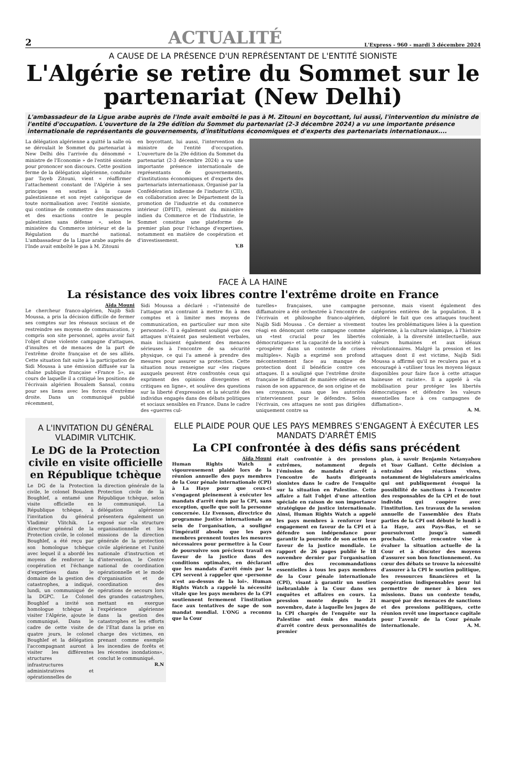2
ACTUALITÉ
L'Express - 960 - mardi 3 décembre 2024
A CAUSE DE LA PRÉSENCE D'UN REPRÉSENTANT DE L'ENTITÉ SIONISTE
L'Algérie se retire du Sommet sur le partenariat (New Delhi)
L'ambassadeur de la Ligue arabe auprès de l'Inde avait emboîté le pas à M. Zitouni en boycottant, lui aussi, l'intervention du ministre de l'entité d'occupation. L'ouverture de la 29e édition du Sommet du partenariat (2-3 décembre 2024) a vu une importante présence internationale de représentants de gouvernements, d'institutions économiques et d'experts des partenariats internationaux....
La délégation algérienne a quitté la salle où se déroulait le Sommet du partenariat à New Delhi dès l'arrivée du dénommé « ministre de l'Economie » de l'entité sioniste pour prononcer son discours. Cette position ferme de la délégation algérienne, conduite par Tayeb Zitouni, vient « réaffirmer l'attachement constant de l'Algérie à ses principes en soutien à la cause palestinienne et son rejet catégorique de toute normalisation avec l'entité sioniste, qui continue de commettre des massacres et des exactions contre le peuple palestinien sans défense », selon le ministère du Commerce intérieur et de la Régulation du marché national. L'ambassadeur de la Ligue arabe auprès de l'Inde avait emboîté le pas à M. Zitouni
en boycottant, lui aussi, l'intervention du ministre de l'entité d'occupation. L'ouverture de la 29e édition du Sommet du partenariat (2-3 décembre 2024) a vu une importante présence internationale de représentants de gouvernements, d'institutions économiques et d'experts des partenariats internationaux. Organisé par la Confédération indienne de l'industrie (CII), en collaboration avec le Département de la promotion de l'industrie et du commerce intérieur (DPIIT), relevant du ministère indien du Commerce et de l'Industrie, le Sommet constitue une plateforme de premier plan pour l'échange d'expertises, notamment en matière de coopération et d'investissement.
Y.B
FACE À LA HAINE
La résistance des voix libres contre l'extrême droite en France
Aïda Mouni
Le chercheur franco-algérien, Najib Sidi Moussa, a pris la décision difficile de fermer ses comptes sur les réseaux sociaux et de restreindre ses moyens de communication, y compris son site personnel, après avoir fait l'objet d'une violente campagne d'attaques, d'insultes et de menaces de la part de l'extrême droite française et de ses alliés. Cette situation fait suite à la participation de Sidi Moussa à une émission diffusée sur la chaîne publique française «France 5», au cours de laquelle il a critiqué les positions de l'écrivain algérien Boualem Sansal, connu pour ses liens avec les forces d'extrême droite. Dans un communiqué publié récemment,
Sidi Moussa a déclaré : «l'intensité de l'attaque m'a contraint à mettre fin à mes comptes et à limiter mes moyens de communication, en particulier sur mon site personnel». Il a également souligné que ces attaques n'étaient pas seulement verbales, mais incluaient également des menaces sérieuses à l'encontre de sa sécurité physique, ce qui l'a amené à prendre des mesures pour assurer sa protection. Cette situation nous renseigne sur «les risques auxquels peuvent être confrontés ceux qui expriment des opinions divergentes et critiques en ligne», et soulève des questions sur la liberté d'expression et la sécurité des individus engagés dans des débats politiques et sociaux sensibles en France. Dans le cadre des «guerres cul-
turelles» françaises, une campagne diffamatoire a été orchestrée à l'encontre de l'écrivain et philosophe franco-algérien, Najib Sidi Moussa . Ce dernier a vivement réagi en dénonçant cette campagne comme un «test crucial pour les libertés démocratiques» et la capacité de la société à «prospérer dans un contexte de crises multiples». Najib a exprimé son profond mécontentement face au manque de protection dont il bénéficie contre ces attaques. Il a souligné que l'extrême droite française le diffamait de manière odieuse en raison de son apparence, de son origine et de ses croyances, sans que les autorités n'interviennent pour le défendre. Selon l'écrivain, ces attaques ne sont pas dirigées uniquement contre sa
personne, mais visent également des catégories entières de la population. Il a déploré le fait que ces attaques touchent toutes les problématiques liées à la question algérienne, à la culture islamique, à l'histoire coloniale, à la diversité intellectuelle, aux valeurs humaines et aux idéaux révolutionnaires. Malgré la pression et les attaques dont il est victime, Najib Sidi Moussa a affirmé qu'il ne reculera pas et a encouragé à «utiliser tous les moyens légaux disponibles pour faire face à cette attaque haineuse et raciste». Il a appelé à «la mobilisation pour protéger les libertés démocratiques et défendre les valeurs essentielles face à ces campagnes de diffamation».
A. M.
A L'INVITATION DU GÉNÉRAL VLADIMIR VLITCHIK.
Le DG de la Protection civile en visite officielle en République tchèque
Le DG de la Protection civile, le colonel Boualem Boughlef, a entamé une visite officielle en République tchèque, à l'invitation du général Vladimir Vlitchik. Le directeur général de la Protection civile, le colonel Boughlef, a été reçu par son homologue tchèque avec lequel il a abordé les moyens de renforcer la coopération et l'échange d'expertises dans le domaine de la gestion des catastrophes, a indiqué, lundi, un communiqué de la DGPC. Le Colonel Boughlef a invité son homologue tchèque à visiter l'Algérie, ajoute le communiqué. Dans le cadre de cette visite de quatre jours, le colonel Boughlef et la délégation l'accompagnant auront à visiter les différentes structures et infrastructures administratives et opérationnelles de
la direction générale de la Protection civile de la République tchèque, selon le communiqué. La délégation algérienne présentera également un exposé sur «la structure organisationnelle et les missions de la direction générale de la protection civile algérienne et l'unité nationale d'instruction et d'intervention, le Centre national de coordination opérationnelle et le mode d'organisation et de coordination des opérations de secours lors des grandes catastrophes, mettant en exergue l'expérience algérienne dans la gestion des catastrophes et les efforts de l'Etat dans la prise en charge des victimes, en prenant comme exemple les incendies de forêts et les récentes inondations», conclut le communiqué.
R.N
ELLE PLAIDE POUR QUE LES PAYS MEMBRES S'ENGAGENT À EXÉCUTER LES MANDATS D'ARRÊT ÉMIS
La CPI confrontée à des défis sans précédent
Aïda Mouni
Human Rights Watch a vigoureusement plaidé lors de la réunion annuelle des pays membres de la Cour pénale internationale (CPI) à La Haye pour que ceux-ci s'engagent pleinement à exécuter les mandats d'arrêt émis par la CPI, sans exception, quelle que soit la personne concernée. Liz Evenson, directrice du programme Justice internationale au sein de l'organisation, a souligné l'impératif absolu que les pays membres prennent toutes les mesures nécessaires pour permettre à la Cour de poursuivre son précieux travail en faveur de la justice dans des conditions optimales, en déclarant que les mandats d'arrêt émis par la CPI servent à rappeler que «personne n'est au-dessus de la loi». Human Rights Watch a rappelé la nécessité vitale que les pays membres de la CPI soutiennent fermement l'institution face aux tentatives de sape de son mandat mondial. L'ONG a reconnu que la Cour
était confrontée à des pressions extrêmes, notamment depuis l'émission de mandats d'arrêt à l'encontre de hauts dirigeants sionistes dans le cadre de l'enquête sur la situation en Palestine. Cette affaire a fait l'objet d'une attention spéciale en raison de son importance stratégique de justice internationale. Ainsi, Human Rights Watch a appelé les pays membres à renforcer leur engagement en faveur de la CPI et à défendre son indépendance pour garantir la poursuite de son action en faveur de la justice mondiale. Le rapport de 26 pages publié le 18 novembre dernier par l'organisation offre des recommandations essentielles à tous les pays membres de la Cour pénale internationale (CPI), visant à garantir un soutien inébranlable à la Cour dans ses enquêtes et affaires en cours. La pression monte depuis le 21 novembre, date à laquelle les juges de la CPI chargés de l'enquête sur la Palestine ont émis des mandats d'arrêt contre deux personnalités de premier
plan, à savoir Benjamin Netanyahou et Yoav Gallant. Cette décision a entraîné des réactions vives, notamment de législateurs américains qui ont publiquement évoqué la possibilité de sanctions à l'encontre des responsables de la CPI et de tout individu qui coopère avec l'institution. Les travaux de la session annuelle de l'assemblée des États parties de la CPI ont débuté le lundi à La Haye, aux Pays-Bas, et se poursuivront jusqu'à samedi prochain. Cette rencontre vise à évaluer la situation actuelle de la Cour et à discuter des moyens d'assurer son bon fonctionnement. Au cœur des débats se trouve la nécessité d'assurer à la CPI le soutien politique, les ressources financières et la coopération indispensables pour lui permettre de mener à bien ses missions. Dans un contexte tendu, marqué par des menaces de sanctions et des pressions politiques, cette réunion revêt une importance capitale pour l'avenir de la Cour pénale internationale. A. M.